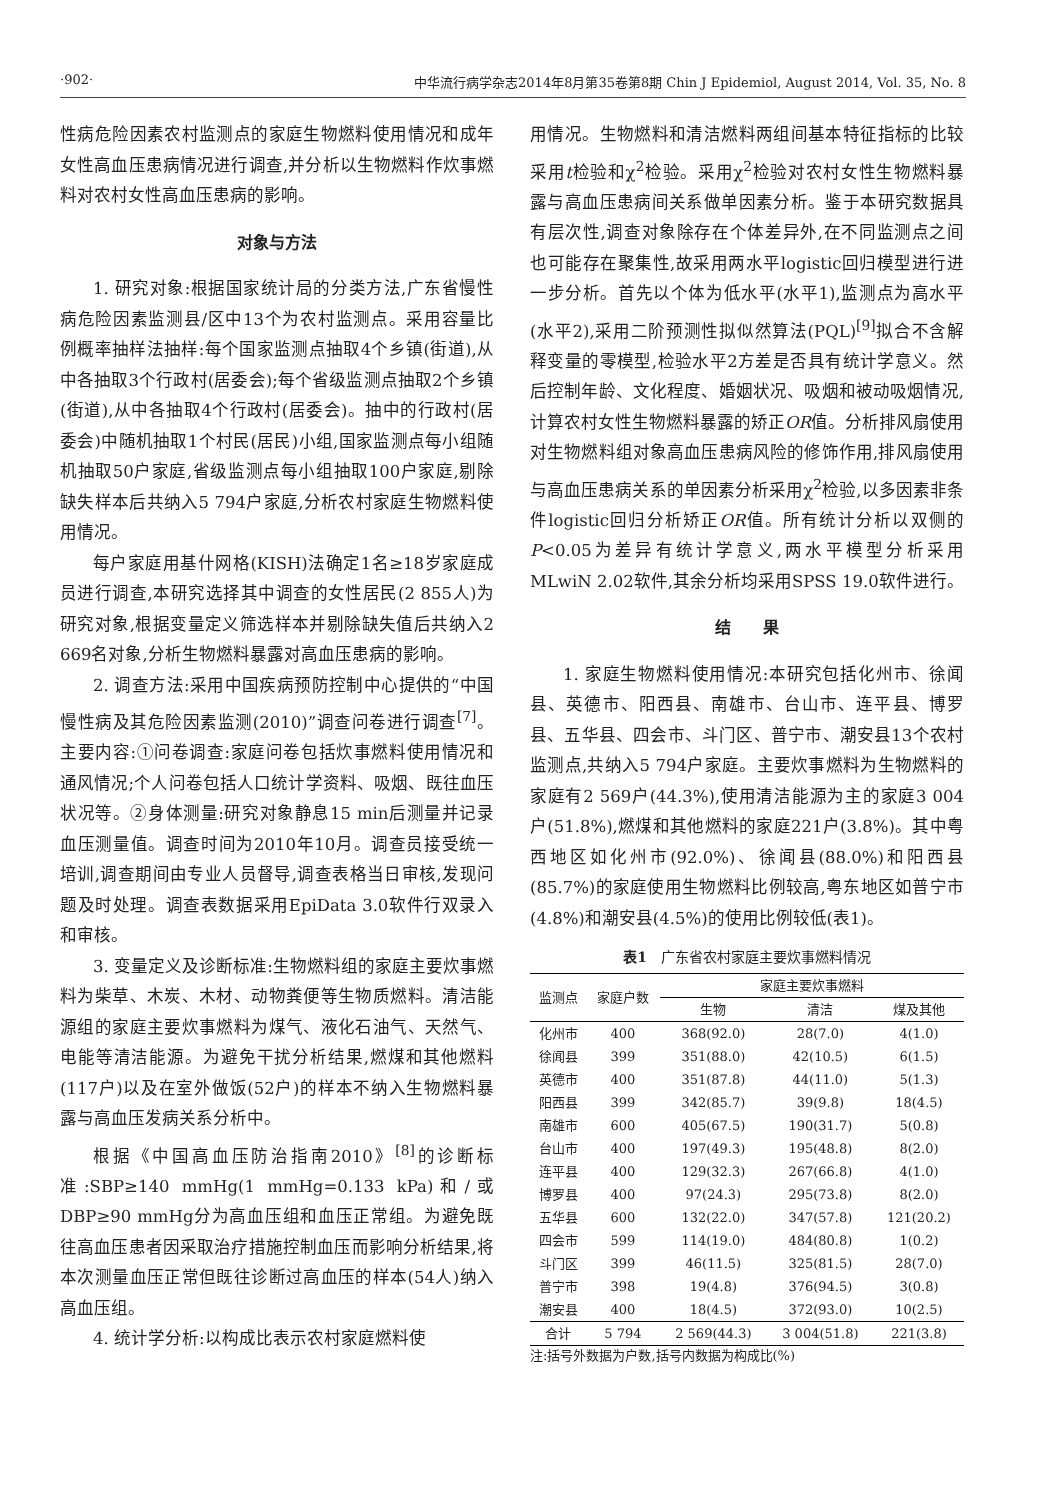·902· 中华流行病学杂志2014年8月第35卷第8期 Chin J Epidemiol, August 2014, Vol. 35, No. 8
性病危险因素农村监测点的家庭生物燃料使用情况和成年女性高血压患病情况进行调查,并分析以生物燃料作炊事燃料对农村女性高血压患病的影响。
对象与方法
1. 研究对象:根据国家统计局的分类方法,广东省慢性病危险因素监测县/区中13个为农村监测点。采用容量比例概率抽样法抽样:每个国家监测点抽取4个乡镇(街道),从中各抽取3个行政村(居委会);每个省级监测点抽取2个乡镇(街道),从中各抽取4个行政村(居委会)。抽中的行政村(居委会)中随机抽取1个村民(居民)小组,国家监测点每小组随机抽取50户家庭,省级监测点每小组抽取100户家庭,剔除缺失样本后共纳入5 794户家庭,分析农村家庭生物燃料使用情况。
每户家庭用基什网格(KISH)法确定1名≥18岁家庭成员进行调查,本研究选择其中调查的女性居民(2 855人)为研究对象,根据变量定义筛选样本并剔除缺失值后共纳入2 669名对象,分析生物燃料暴露对高血压患病的影响。
2. 调查方法:采用中国疾病预防控制中心提供的“中国慢性病及其危险因素监测(2010)”调查问卷进行调查<sup>[7]</sup>。主要内容:①问卷调查:家庭问卷包括炊事燃料使用情况和通风情况;个人问卷包括人口统计学资料、吸烟、既往血压状况等。②身体测量:研究对象静息15 min后测量并记录血压测量值。调查时间为2010年10月。调查员接受统一培训,调查期间由专业人员督导,调查表格当日审核,发现问题及时处理。调查表数据采用EpiData 3.0软件行双录入和审核。
3. 变量定义及诊断标准:生物燃料组的家庭主要炊事燃料为柴草、木炭、木材、动物粪便等生物质燃料。清洁能源组的家庭主要炊事燃料为煤气、液化石油气、天然气、电能等清洁能源。为避免干扰分析结果,燃煤和其他燃料(117户)以及在室外做饭(52户)的样本不纳入生物燃料暴露与高血压发病关系分析中。
根据《中国高血压防治指南2010》<sup>[8]</sup>的诊断标准:SBP≥140 mmHg(1 mmHg=0.133 kPa)和/或DBP≥90 mmHg分为高血压组和血压正常组。为避免既往高血压患者因采取治疗措施控制血压而影响分析结果,将本次测量血压正常但既往诊断过高血压的样本(54人)纳入高血压组。
4. 统计学分析:以构成比表示农村家庭燃料使
用情况。生物燃料和清洁燃料两组间基本特征指标的比较采用t检验和χ<sup>2</sup>检验。采用χ<sup>2</sup>检验对农村女性生物燃料暴露与高血压患病间关系做单因素分析。鉴于本研究数据具有层次性,调查对象除存在个体差异外,在不同监测点之间也可能存在聚集性,故采用两水平logistic回归模型进行进一步分析。首先以个体为低水平(水平1),监测点为高水平(水平2),采用二阶预测性拟似然算法(PQL)<sup>[9]</sup>拟合不含解释变量的零模型,检验水平2方差是否具有统计学意义。然后控制年龄、文化程度、婚姻状况、吸烟和被动吸烟情况,计算农村女性生物燃料暴露的矫正OR值。分析排风扇使用对生物燃料组对象高血压患病风险的修饰作用,排风扇使用与高血压患病关系的单因素分析采用χ<sup>2</sup>检验,以多因素非条件logistic回归分析矫正OR值。所有统计分析以双侧的P<0.05为差异有统计学意义,两水平模型分析采用MLwiN 2.02软件,其余分析均采用SPSS 19.0软件进行。
结　　果
1. 家庭生物燃料使用情况:本研究包括化州市、徐闻县、英德市、阳西县、南雄市、台山市、连平县、博罗县、五华县、四会市、斗门区、普宁市、潮安县13个农村监测点,共纳入5 794户家庭。主要炊事燃料为生物燃料的家庭有2 569户(44.3%),使用清洁能源为主的家庭3 004户(51.8%),燃煤和其他燃料的家庭221户(3.8%)。其中粤西地区如化州市(92.0%)、徐闻县(88.0%)和阳西县(85.7%)的家庭使用生物燃料比例较高,粤东地区如普宁市(4.8%)和潮安县(4.5%)的使用比例较低(表1)。
表1　广东省农村家庭主要炊事燃料情况
| 监测点 | 家庭户数 | 家庭主要炊事燃料 | | |
| --- | --- | --- | --- | --- |
| | | 生物 | 清洁 | 煤及其他 |
| 化州市 | 400 | 368(92.0) | 28(7.0) | 4(1.0) |
| 徐闻县 | 399 | 351(88.0) | 42(10.5) | 6(1.5) |
| 英德市 | 400 | 351(87.8) | 44(11.0) | 5(1.3) |
| 阳西县 | 399 | 342(85.7) | 39(9.8) | 18(4.5) |
| 南雄市 | 600 | 405(67.5) | 190(31.7) | 5(0.8) |
| 台山市 | 400 | 197(49.3) | 195(48.8) | 8(2.0) |
| 连平县 | 400 | 129(32.3) | 267(66.8) | 4(1.0) |
| 博罗县 | 400 | 97(24.3) | 295(73.8) | 8(2.0) |
| 五华县 | 600 | 132(22.0) | 347(57.8) | 121(20.2) |
| 四会市 | 599 | 114(19.0) | 484(80.8) | 1(0.2) |
| 斗门区 | 399 | 46(11.5) | 325(81.5) | 28(7.0) |
| 普宁市 | 398 | 19(4.8) | 376(94.5) | 3(0.8) |
| 潮安县 | 400 | 18(4.5) | 372(93.0) | 10(2.5) |
| 合计 | 5 794 | 2 569(44.3) | 3 004(51.8) | 221(3.8) |
注:括号外数据为户数,括号内数据为构成比(%)